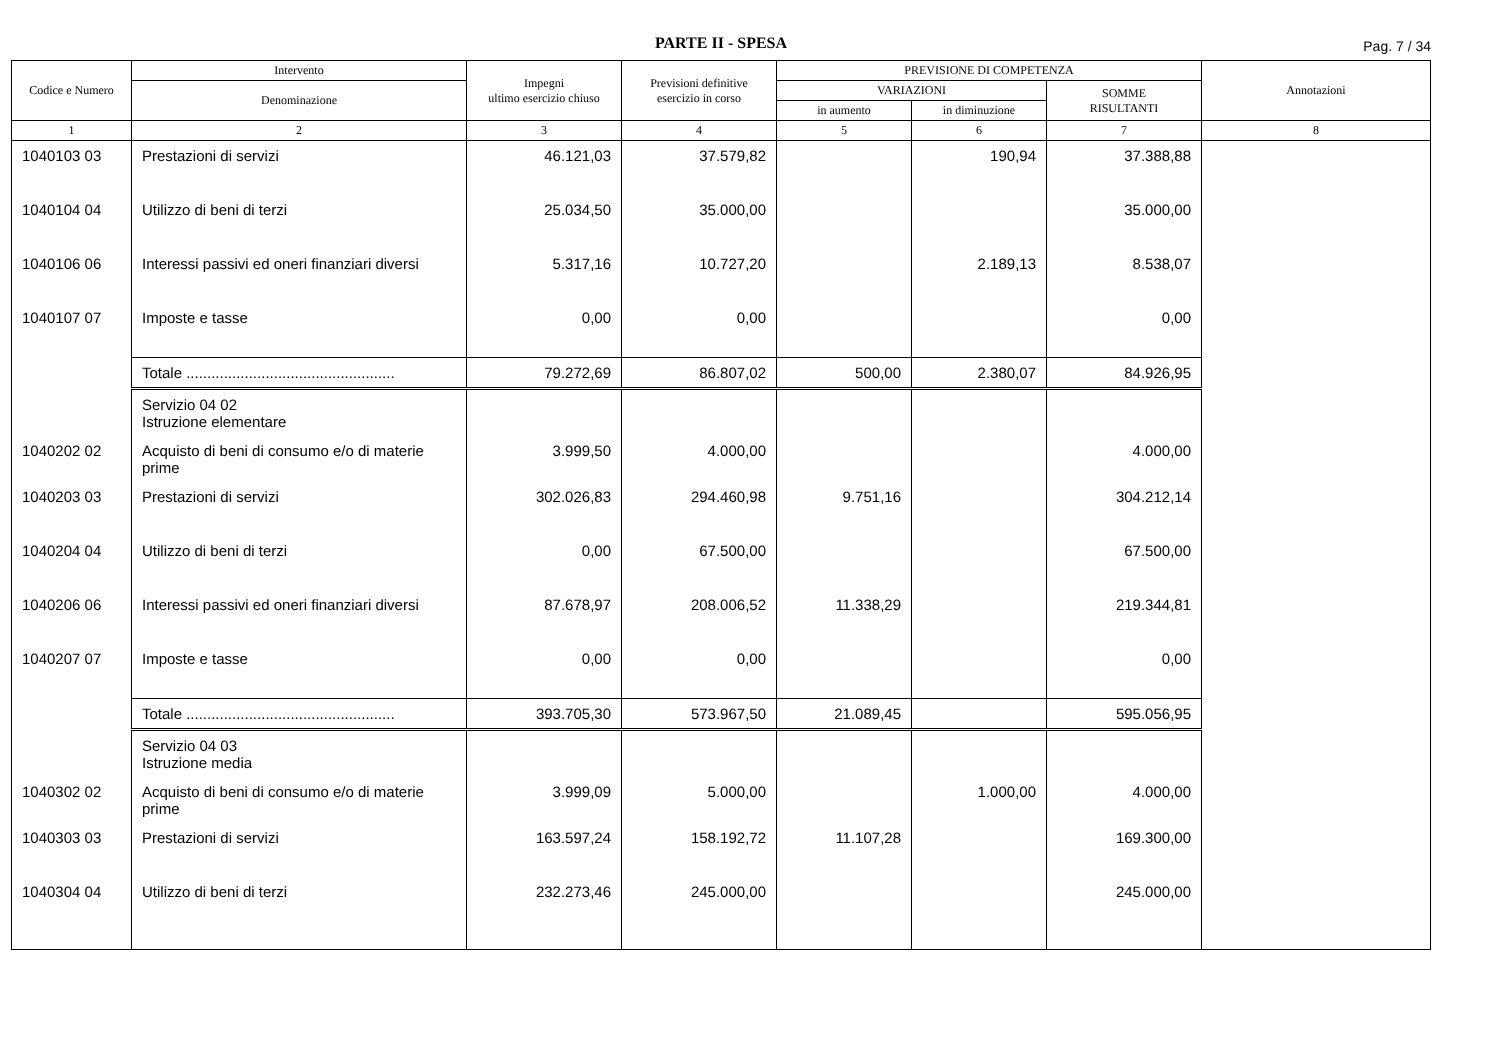PARTE II - SPESA
Pag. 7 / 34
| Codice e Numero | Intervento | Impegni ultimo esercizio chiuso | Previsioni definitive esercizio in corso | PREVISIONE DI COMPETENZA | | | Annotazioni |
| --- | --- | --- | --- | --- | --- | --- | --- |
| | Denominazione | | | VARIAZIONI | | SOMME RISULTANTI | |
| | | | | in aumento | in diminuzione | | |
| 1 | 2 | 3 | 4 | 5 | 6 | 7 | 8 |
| 1040103 03 | Prestazioni di servizi | 46.121,03 | 37.579,82 | | 190,94 | 37.388,88 | |
| 1040104 04 | Utilizzo di beni di terzi | 25.034,50 | 35.000,00 | | | 35.000,00 | |
| 1040106 06 | Interessi passivi ed oneri finanziari diversi | 5.317,16 | 10.727,20 | | 2.189,13 | 8.538,07 | |
| 1040107 07 | Imposte e tasse | 0,00 | 0,00 | | | 0,00 | |
| | Totale .................................................. | 79.272,69 | 86.807,02 | 500,00 | 2.380,07 | 84.926,95 | |
| | Servizio 04 02 Istruzione elementare | | | | | | |
| 1040202 02 | Acquisto di beni di consumo e/o di materie prime | 3.999,50 | 4.000,00 | | | 4.000,00 | |
| 1040203 03 | Prestazioni di servizi | 302.026,83 | 294.460,98 | 9.751,16 | | 304.212,14 | |
| 1040204 04 | Utilizzo di beni di terzi | 0,00 | 67.500,00 | | | 67.500,00 | |
| 1040206 06 | Interessi passivi ed oneri finanziari diversi | 87.678,97 | 208.006,52 | 11.338,29 | | 219.344,81 | |
| 1040207 07 | Imposte e tasse | 0,00 | 0,00 | | | 0,00 | |
| | Totale .................................................. | 393.705,30 | 573.967,50 | 21.089,45 | | 595.056,95 | |
| | Servizio 04 03 Istruzione media | | | | | | |
| 1040302 02 | Acquisto di beni di consumo e/o di materie prime | 3.999,09 | 5.000,00 | | 1.000,00 | 4.000,00 | |
| 1040303 03 | Prestazioni di servizi | 163.597,24 | 158.192,72 | 11.107,28 | | 169.300,00 | |
| 1040304 04 | Utilizzo di beni di terzi | 232.273,46 | 245.000,00 | | | 245.000,00 | |